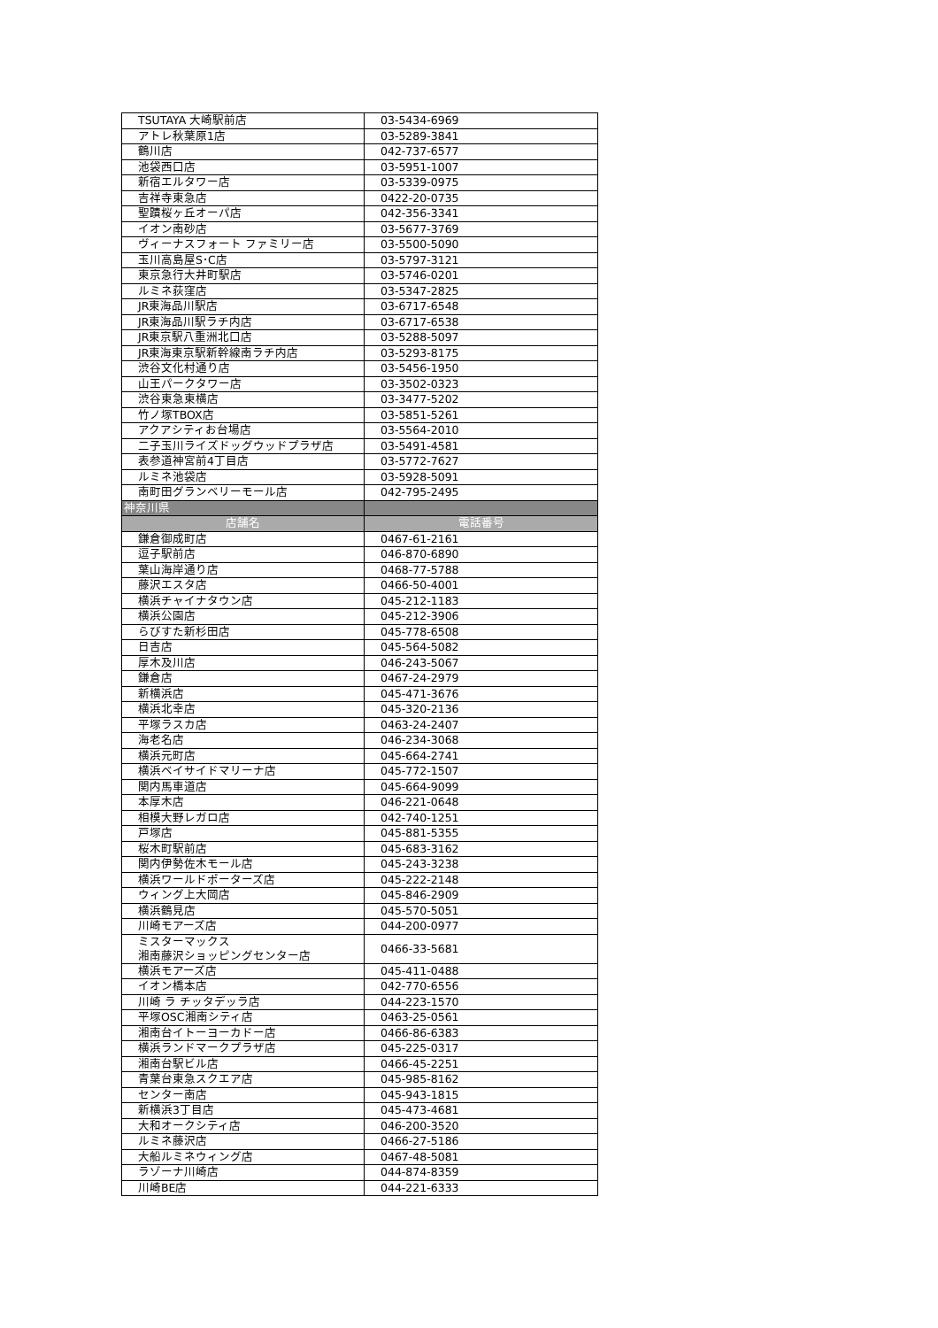| TSUTAYA 大崎駅前店 | 03-5434-6969 |
| アトレ秋葉原1店 | 03-5289-3841 |
| 鶴川店 | 042-737-6577 |
| 池袋西口店 | 03-5951-1007 |
| 新宿エルタワー店 | 03-5339-0975 |
| 吉祥寺東急店 | 0422-20-0735 |
| 聖蹟桜ヶ丘オーパ店 | 042-356-3341 |
| イオン南砂店 | 03-5677-3769 |
| ヴィーナスフォート ファミリー店 | 03-5500-5090 |
| 玉川高島屋S･C店 | 03-5797-3121 |
| 東京急行大井町駅店 | 03-5746-0201 |
| ルミネ荻窪店 | 03-5347-2825 |
| JR東海品川駅店 | 03-6717-6548 |
| JR東海品川駅ラチ内店 | 03-6717-6538 |
| JR東京駅八重洲北口店 | 03-5288-5097 |
| JR東海東京駅新幹線南ラチ内店 | 03-5293-8175 |
| 渋谷文化村通り店 | 03-5456-1950 |
| 山王パークタワー店 | 03-3502-0323 |
| 渋谷東急東横店 | 03-3477-5202 |
| 竹ノ塚TBOX店 | 03-5851-5261 |
| アクアシティお台場店 | 03-5564-2010 |
| 二子玉川ライズドッグウッドプラザ店 | 03-5491-4581 |
| 表参道神宮前4丁目店 | 03-5772-7627 |
| ルミネ池袋店 | 03-5928-5091 |
| 南町田グランベリーモール店 | 042-795-2495 |
| 神奈川県 | |
| 店舗名 | 電話番号 |
| 鎌倉御成町店 | 0467-61-2161 |
| 逗子駅前店 | 046-870-6890 |
| 葉山海岸通り店 | 0468-77-5788 |
| 藤沢エスタ店 | 0466-50-4001 |
| 横浜チャイナタウン店 | 045-212-1183 |
| 横浜公園店 | 045-212-3906 |
| らびすた新杉田店 | 045-778-6508 |
| 日吉店 | 045-564-5082 |
| 厚木及川店 | 046-243-5067 |
| 鎌倉店 | 0467-24-2979 |
| 新横浜店 | 045-471-3676 |
| 横浜北幸店 | 045-320-2136 |
| 平塚ラスカ店 | 0463-24-2407 |
| 海老名店 | 046-234-3068 |
| 横浜元町店 | 045-664-2741 |
| 横浜ベイサイドマリーナ店 | 045-772-1507 |
| 関内馬車道店 | 045-664-9099 |
| 本厚木店 | 046-221-0648 |
| 相模大野レガロ店 | 042-740-1251 |
| 戸塚店 | 045-881-5355 |
| 桜木町駅前店 | 045-683-3162 |
| 関内伊勢佐木モール店 | 045-243-3238 |
| 横浜ワールドポーターズ店 | 045-222-2148 |
| ウィング上大岡店 | 045-846-2909 |
| 横浜鶴見店 | 045-570-5051 |
| 川崎モアーズ店 | 044-200-0977 |
| ミスターマックス 湘南藤沢ショッピングセンター店 | 0466-33-5681 |
| 横浜モアーズ店 | 045-411-0488 |
| イオン橋本店 | 042-770-6556 |
| 川崎 ラ チッタデッラ店 | 044-223-1570 |
| 平塚OSC湘南シティ店 | 0463-25-0561 |
| 湘南台イトーヨーカドー店 | 0466-86-6383 |
| 横浜ランドマークプラザ店 | 045-225-0317 |
| 湘南台駅ビル店 | 0466-45-2251 |
| 青葉台東急スクエア店 | 045-985-8162 |
| センター南店 | 045-943-1815 |
| 新横浜3丁目店 | 045-473-4681 |
| 大和オークシティ店 | 046-200-3520 |
| ルミネ藤沢店 | 0466-27-5186 |
| 大船ルミネウィング店 | 0467-48-5081 |
| ラゾーナ川崎店 | 044-874-8359 |
| 川崎BE店 | 044-221-6333 |